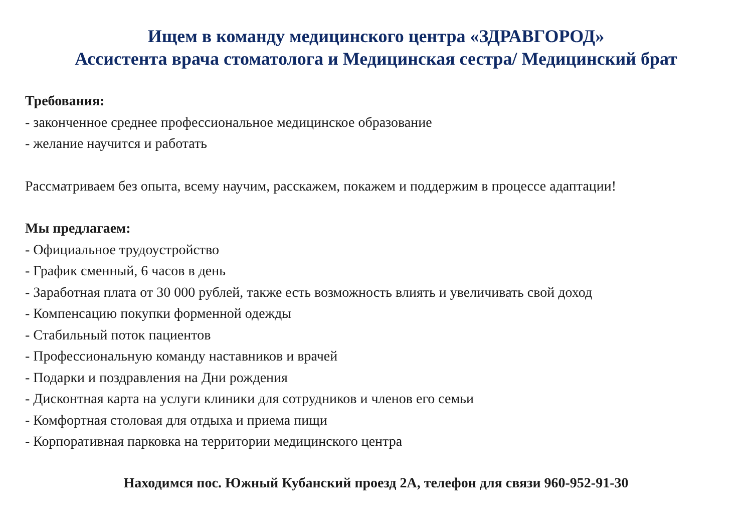Ищем в команду медицинского центра «ЗДРАВГОРОД»
Ассистента врача стоматолога и Медицинская сестра/ Медицинский брат
Требования:
- законченное среднее профессиональное медицинское образование
- желание научится и работать
Рассматриваем без опыта, всему научим, расскажем, покажем и поддержим в процессе адаптации!
Мы предлагаем:
- Официальное трудоустройство
- График сменный, 6 часов в день
- Заработная плата от 30 000 рублей, также есть возможность влиять и увеличивать свой доход
- Компенсацию покупки форменной одежды
- Стабильный поток пациентов
- Профессиональную команду наставников и врачей
- Подарки и поздравления на Дни рождения
- Дисконтная карта на услуги клиники для сотрудников и членов его семьи
- Комфортная столовая для отдыха и приема пищи
- Корпоративная парковка на территории медицинского центра
Находимся пос. Южный Кубанский проезд 2А, телефон для связи 960-952-91-30